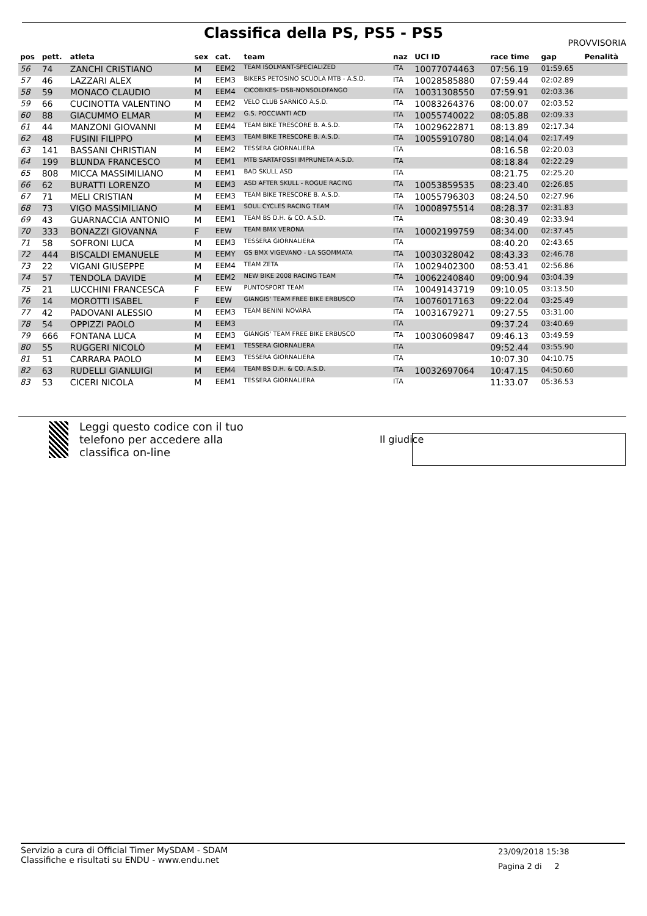Classifica della PS, PS5 - PS5
PROVVISORIA
| pos | pett. | atleta | sex | cat. | team | naz | UCI ID | race time | gap | Penalità |
| --- | --- | --- | --- | --- | --- | --- | --- | --- | --- | --- |
| 56 | 74 | ZANCHI CRISTIANO | M | EEM2 | TEAM ISOLMANT-SPECIALIZED | ITA | 10077074463 | 07:56.19 | 01:59.65 | |
| 57 | 46 | LAZZARI ALEX | M | EEM3 | BIKERS PETOSINO SCUOLA MTB - A.S.D. | ITA | 10028585880 | 07:59.44 | 02:02.89 | |
| 58 | 59 | MONACO CLAUDIO | M | EEM4 | CICOBIKES- DSB-NONSOLOFANGO | ITA | 10031308550 | 07:59.91 | 02:03.36 | |
| 59 | 66 | CUCINOTTA VALENTINO | M | EEM2 | VELO CLUB SARNICO A.S.D. | ITA | 10083264376 | 08:00.07 | 02:03.52 | |
| 60 | 88 | GIACUMMO ELMAR | M | EEM2 | G.S. POCCIANTI ACD | ITA | 10055740022 | 08:05.88 | 02:09.33 | |
| 61 | 44 | MANZONI GIOVANNI | M | EEM4 | TEAM BIKE TRESCORE B. A.S.D. | ITA | 10029622871 | 08:13.89 | 02:17.34 | |
| 62 | 48 | FUSINI FILIPPO | M | EEM3 | TEAM BIKE TRESCORE B. A.S.D. | ITA | 10055910780 | 08:14.04 | 02:17.49 | |
| 63 | 141 | BASSANI CHRISTIAN | M | EEM2 | TESSERA GIORNALIERA | ITA | | 08:16.58 | 02:20.03 | |
| 64 | 199 | BLUNDA FRANCESCO | M | EEM1 | MTB SARTAFOSSI IMPRUNETA A.S.D. | ITA | | 08:18.84 | 02:22.29 | |
| 65 | 808 | MICCA MASSIMILIANO | M | EEM1 | BAD SKULL ASD | ITA | | 08:21.75 | 02:25.20 | |
| 66 | 62 | BURATTI LORENZO | M | EEM3 | ASD AFTER SKULL - ROGUE RACING | ITA | 10053859535 | 08:23.40 | 02:26.85 | |
| 67 | 71 | MELI CRISTIAN | M | EEM3 | TEAM BIKE TRESCORE B. A.S.D. | ITA | 10055796303 | 08:24.50 | 02:27.96 | |
| 68 | 73 | VIGO MASSIMILIANO | M | EEM1 | SOUL CYCLES RACING TEAM | ITA | 10008975514 | 08:28.37 | 02:31.83 | |
| 69 | 43 | GUARNACCIA ANTONIO | M | EEM1 | TEAM BS D.H. & CO. A.S.D. | ITA | | 08:30.49 | 02:33.94 | |
| 70 | 333 | BONAZZI GIOVANNA | F | EEW | TEAM BMX VERONA | ITA | 10002199759 | 08:34.00 | 02:37.45 | |
| 71 | 58 | SOFRONI LUCA | M | EEM3 | TESSERA GIORNALIERA | ITA | | 08:40.20 | 02:43.65 | |
| 72 | 444 | BISCALDI EMANUELE | M | EEMY | GS BMX VIGEVANO - LA SGOMMATA | ITA | 10030328042 | 08:43.33 | 02:46.78 | |
| 73 | 22 | VIGANI GIUSEPPE | M | EEM4 | TEAM ZETA | ITA | 10029402300 | 08:53.41 | 02:56.86 | |
| 74 | 57 | TENDOLA DAVIDE | M | EEM2 | NEW BIKE 2008 RACING TEAM | ITA | 10062240840 | 09:00.94 | 03:04.39 | |
| 75 | 21 | LUCCHINI FRANCESCA | F | EEW | PUNTOSPORT TEAM | ITA | 10049143719 | 09:10.05 | 03:13.50 | |
| 76 | 14 | MOROTTI ISABEL | F | EEW | GIANGIS' TEAM FREE BIKE ERBUSCO | ITA | 10076017163 | 09:22.04 | 03:25.49 | |
| 77 | 42 | PADOVANI ALESSIO | M | EEM3 | TEAM BENINI NOVARA | ITA | 10031679271 | 09:27.55 | 03:31.00 | |
| 78 | 54 | OPPIZZI PAOLO | M | EEM3 | | ITA | | 09:37.24 | 03:40.69 | |
| 79 | 666 | FONTANA LUCA | M | EEM3 | GIANGIS' TEAM FREE BIKE ERBUSCO | ITA | 10030609847 | 09:46.13 | 03:49.59 | |
| 80 | 55 | RUGGERI NICOLÒ | M | EEM1 | TESSERA GIORNALIERA | ITA | | 09:52.44 | 03:55.90 | |
| 81 | 51 | CARRARA PAOLO | M | EEM3 | TESSERA GIORNALIERA | ITA | | 10:07.30 | 04:10.75 | |
| 82 | 63 | RUDELLI GIANLUIGI | M | EEM4 | TEAM BS D.H. & CO. A.S.D. | ITA | 10032697064 | 10:47.15 | 04:50.60 | |
| 83 | 53 | CICERI NICOLA | M | EEM1 | TESSERA GIORNALIERA | ITA | | 11:33.07 | 05:36.53 | |
Leggi questo codice con il tuo
telefono per accedere alla
classifica on-line
Il giudice
Servizio a cura di Official Timer MySDAM - SDAM
Classifiche e risultati su ENDU - www.endu.net
23/09/2018 15:38
Pagina 2 di 2